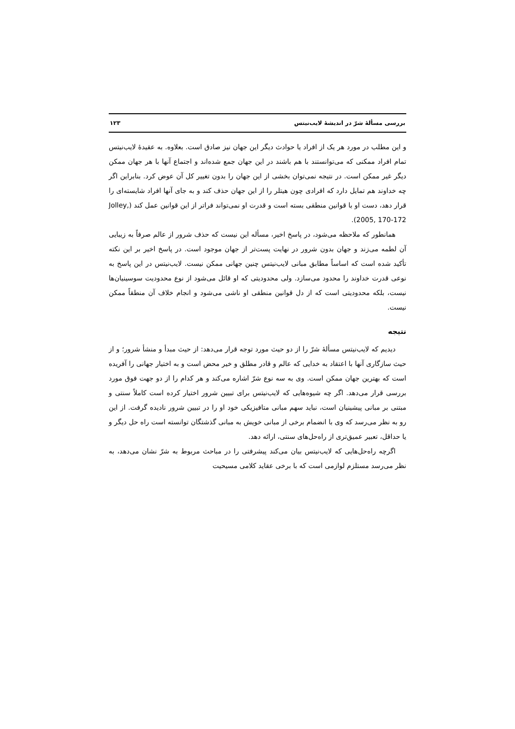بررسی مسألهٔ شرّ در اندیشهٔ لایب‌نیتس ۱۲۳
و این مطلب در مورد هر یک از افراد یا حوادث دیگر این جهان نیز صادق است. بعلاوه. به عقیدهٔ لایب‌نیتس تمام افراد ممکنی که می‌توانستند با هم باشند در این جهان جمع شده‌اند و اجتماع آنها با هر جهان ممکن دیگر غیر ممکن است. در نتیجه نمی‌توان بخشی از این جهان را بدون تغییر کل آن عوض کرد. بنابراین اگر چه خداوند هم تمایل دارد که افرادی چون هیتلر را از این جهان حذف کند و به جای آنها افراد شایسته‌ای را قرار دهد، دست او با قوانین منطقی بسته است و قدرت او نمی‌تواند فراتر از این قوانین عمل کند (Jolley, 2005, 170-172).
همانطور که ملاحظه می‌شود، در پاسخ اخیر، مسأله این نیست که حذف شرور از عالم صرفاً به زیبایی آن لطمه می‌زند و جهان بدون شرور در نهایت پست‌تر از جهان موجود است. در پاسخ اخیر بر این نکته تأکید شده است که اساساً مطابق مبانی لایب‌نیتس چنین جهانی ممکن نیست. لایب‌نیتس در این پاسخ به نوعی قدرت خداوند را محدود می‌سازد. ولی محدودیتی که او قائل می‌شود از نوع محدودیت سوسینیان‌ها نیست، بلکه محدودیتی است که از دل قوانین منطقی او ناشی می‌شود و انجام خلاف آن منطقاً ممکن نیست.
نتیجه
دیدیم که لایب‌نیتس مسألهٔ شرّ را از دو حیث مورد توجه قرار می‌دهد: از حیث مبدأ و منشأ شرور؛ و از حیث سازگاری آنها با اعتقاد به خدایی که عالم و قادر مطلق و خیر محض است و به اختیار جهانی را آفریده است که بهترین جهان ممکن است. وی به سه نوع شرّ اشاره می‌کند و هر کدام را از دو جهت فوق مورد بررسی قرار می‌دهد. اگر چه شیوه‌هایی که لایب‌نیتس برای تبیین شرور اختیار کرده است کاملاً سنتی و مبتنی بر مبانی پیشینیان است، نباید سهم مبانی متافیزیکی خود او را در تبیین شرور نادیده گرفت. از این رو به نظر می‌رسد که وی با انضمام برخی از مبانی خویش به مبانی گذشتگان توانسته است راه حل دیگر و یا حداقل، تعبیر عمیق‌تری از راه‌حل‌های سنتی، ارائه دهد.
اگرچه راه‌حل‌هایی که لایب‌نیتس بیان می‌کند پیشرفتی را در مباحث مربوط به شرّ نشان می‌دهد، به نظر می‌رسد مستلزم لوازمی است که با برخی عقاید کلامی مسیحیت